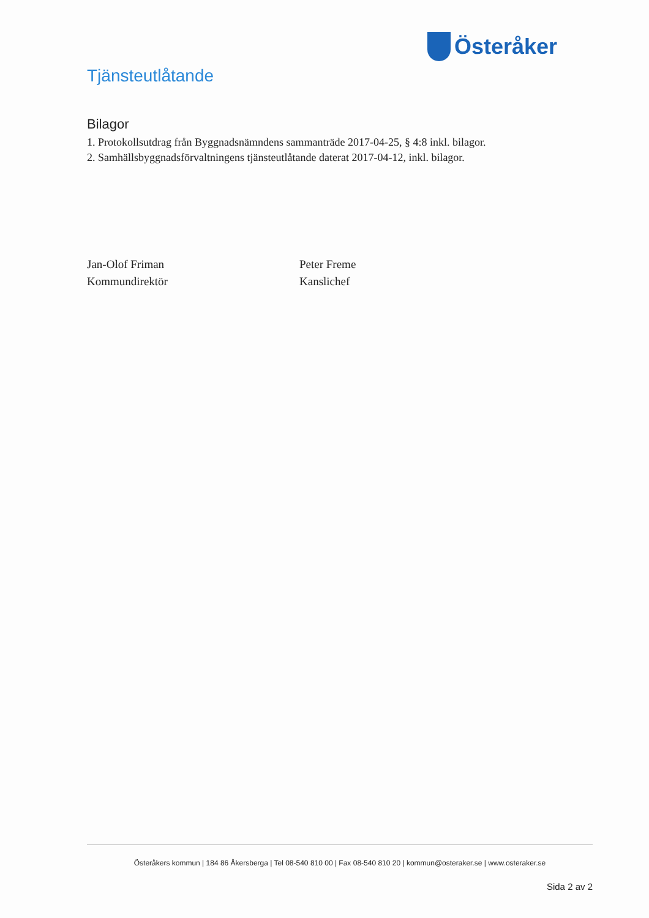Österåker
Tjänsteutlåtande
Bilagor
1. Protokollsutdrag från Byggnadsnämndens sammanträde 2017-04-25, § 4:8 inkl. bilagor.
2. Samhällsbyggnadsförvaltningens tjänsteutlåtande daterat 2017-04-12, inkl. bilagor.
Jan-Olof Friman
Kommundirektör
Peter Freme
Kanslichef
Österåkers kommun | 184 86 Åkersberga | Tel 08-540 810 00 | Fax 08-540 810 20 | kommun@osteraker.se | www.osteraker.se
Sida 2 av 2